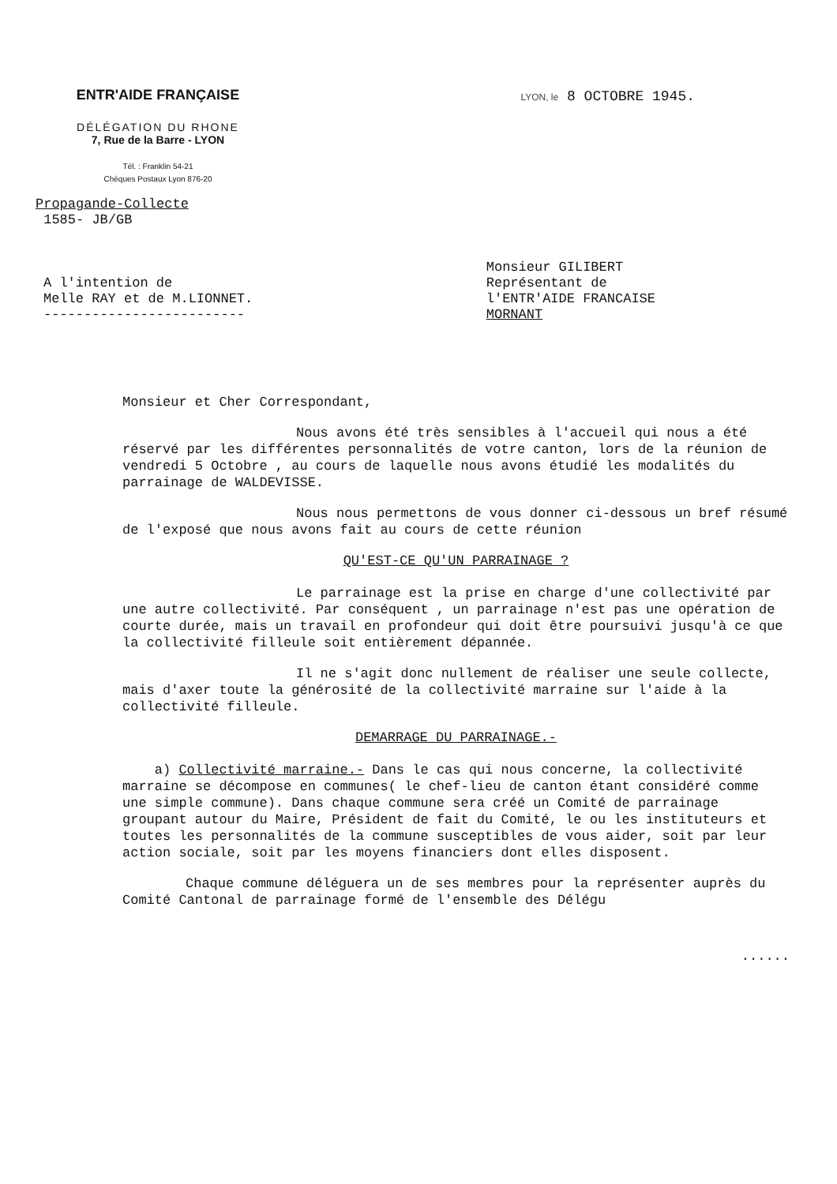ENTR'AIDE FRANÇAISE
DÉLÉGATION DU RHONE
7, Rue de la Barre - LYON
Tél. : Franklin 54-21
Chèques Postaux Lyon 876-20
LYON, le 8 OCTOBRE 1945.
Propagande-Collecte
1585- JB/GB
A l'intention de
Melle RAY et de M.LIONNET.
-------------------------
Monsieur GILIBERT
Représentant de
l'ENTR'AIDE FRANCAISE
MORNANT
Monsieur et Cher Correspondant,
Nous avons été très sensibles à l'accueil qui nous a été réservé par les différentes personnalités de votre canton, lors de la réunion de vendredi 5 Octobre , au cours de laquelle nous avons étudié les modalités du parrainage de WALDEVISSE.
Nous nous permettons de vous donner ci-dessous un bref résumé de l'exposé que nous avons fait au cours de cette réunion
QU'EST-CE QU'UN PARRAINAGE ?
Le parrainage est la prise en charge d'une collectivité par une autre collectivité. Par conséquent , un parrainage n'est pas une opération de courte durée, mais un travail en profondeur qui doit être poursuivi jusqu'à ce que la collectivité filleule soit entièrement dépannée.
Il ne s'agit donc nullement de réaliser une seule collecte, mais d'axer toute la générosité de la collectivité marraine sur l'aide à la collectivité filleule.
DEMARRAGE DU PARRAINAGE.-
a) Collectivité marraine.- Dans le cas qui nous concerne, la collectivité marraine se décompose en communes( le chef-lieu de canton étant considéré comme une simple commune). Dans chaque commune sera créé un Comité de parrainage groupant autour du Maire, Président de fait du Comité, le ou les instituteurs et toutes les personnalités de la commune susceptibles de vous aider, soit par leur action sociale, soit par les moyens financiers dont elles disposent.
Chaque commune déléguera un de ses membres pour la représenter auprès du Comité Cantonal de parrainage formé de l'ensemble des Délégu
......